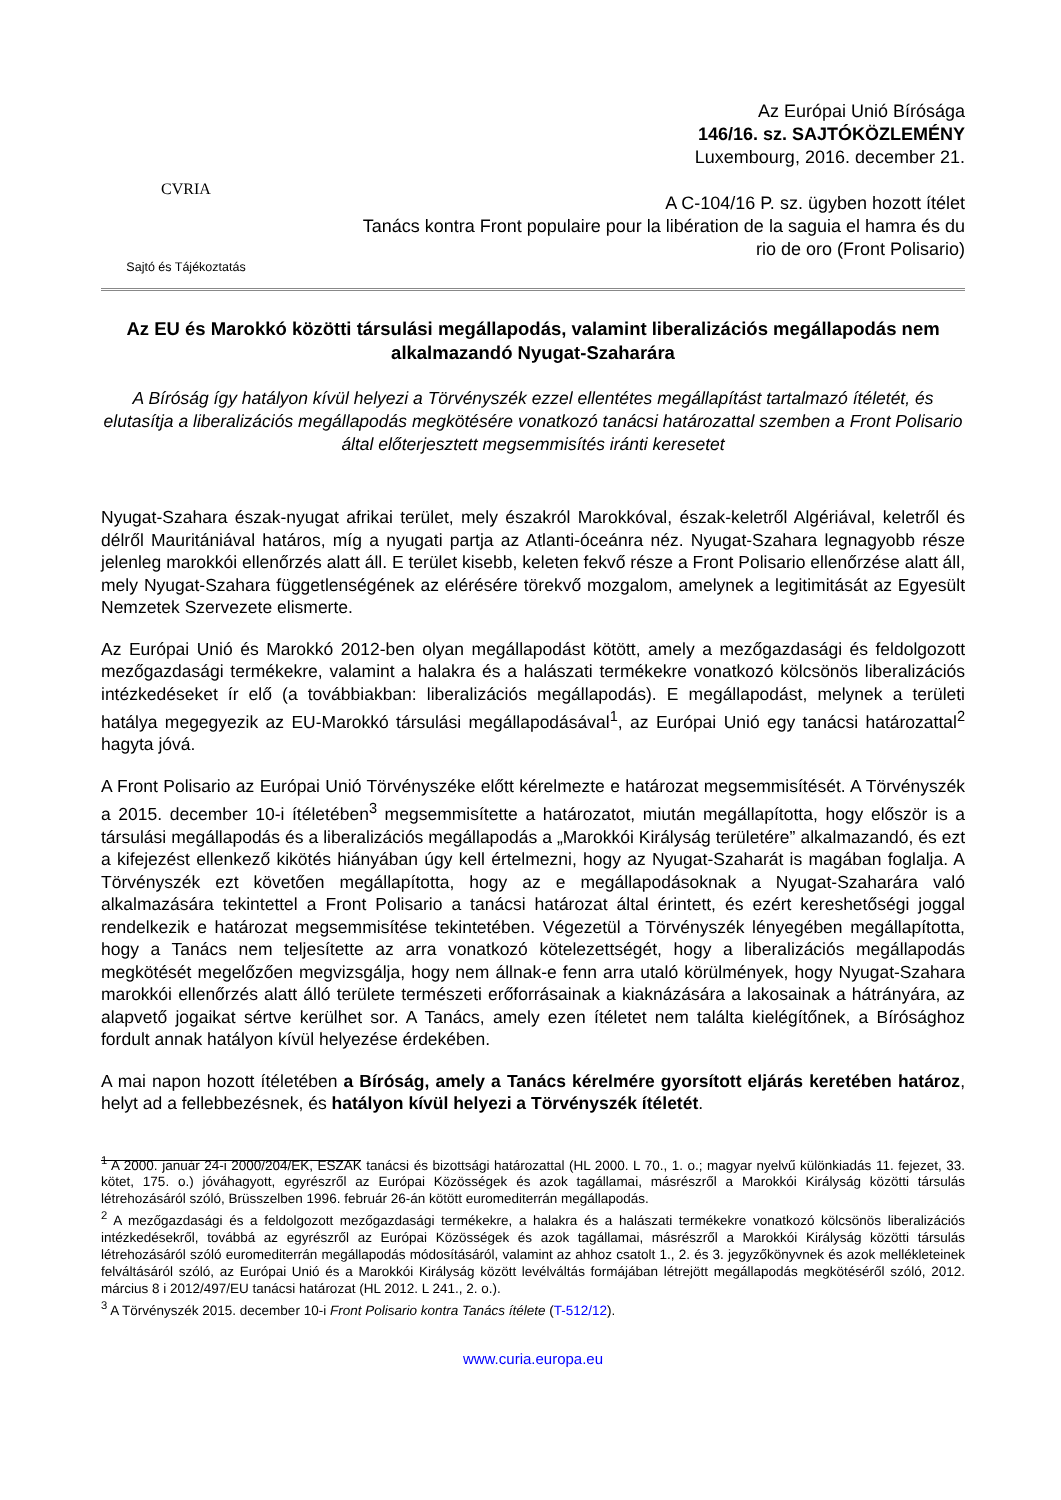CVRIA
Sajtó és Tájékoztatás
Az Európai Unió Bírósága
146/16. sz. SAJTÓKÖZLEMÉNY
Luxembourg, 2016. december 21.
A C-104/16 P. sz. ügyben hozott ítélet
Tanács kontra Front populaire pour la libération de la saguia el hamra és du
rio de oro (Front Polisario)
Az EU és Marokkó közötti társulási megállapodás, valamint liberalizációs megállapodás nem alkalmazandó Nyugat-Szaharára
A Bíróság így hatályon kívül helyezi a Törvényszék ezzel ellentétes megállapítást tartalmazó ítéletét, és elutasítja a liberalizációs megállapodás megkötésére vonatkozó tanácsi határozattal szemben a Front Polisario által előterjesztett megsemmisítés iránti keresetet
Nyugat-Szahara észak-nyugat afrikai terület, mely északról Marokkóval, észak-keletről Algériával, keletről és délről Mauritániával határos, míg a nyugati partja az Atlanti-óceánra néz. Nyugat-Szahara legnagyobb része jelenleg marokkói ellenőrzés alatt áll. E terület kisebb, keleten fekvő része a Front Polisario ellenőrzése alatt áll, mely Nyugat-Szahara függetlenségének az elérésére törekvő mozgalom, amelynek a legitimitását az Egyesült Nemzetek Szervezete elismerte.
Az Európai Unió és Marokkó 2012-ben olyan megállapodást kötött, amely a mezőgazdasági és feldolgozott mezőgazdasági termékekre, valamint a halakra és a halászati termékekre vonatkozó kölcsönös liberalizációs intézkedéseket ír elő (a továbbiakban: liberalizációs megállapodás). E megállapodást, melynek a területi hatálya megegyezik az EU-Marokkó társulási megállapodásával<sup>1</sup>, az Európai Unió egy tanácsi határozattal<sup>2</sup> hagyta jóvá.
A Front Polisario az Európai Unió Törvényszéke előtt kérelmezte e határozat megsemmisítését. A Törvényszék a 2015. december 10-i ítéletében<sup>3</sup> megsemmisítette a határozatot, miután megállapította, hogy először is a társulási megállapodás és a liberalizációs megállapodás a „Marokkói Királyság területére” alkalmazandó, és ezt a kifejezést ellenkező kikötés hiányában úgy kell értelmezni, hogy az Nyugat-Szaharát is magában foglalja. A Törvényszék ezt követően megállapította, hogy az e megállapodásoknak a Nyugat-Szaharára való alkalmazására tekintettel a Front Polisario a tanácsi határozat által érintett, és ezért kereshetőségi joggal rendelkezik e határozat megsemmisítése tekintetében. Végezetül a Törvényszék lényegében megállapította, hogy a Tanács nem teljesítette az arra vonatkozó kötelezettségét, hogy a liberalizációs megállapodás megkötését megelőzően megvizsgálja, hogy nem állnak-e fenn arra utaló körülmények, hogy Nyugat-Szahara marokkói ellenőrzés alatt álló területe természeti erőforrásainak a kiaknázására a lakosainak a hátrányára, az alapvető jogaikat sértve kerülhet sor. A Tanács, amely ezen ítéletet nem találta kielégítőnek, a Bírósághoz fordult annak hatályon kívül helyezése érdekében.
A mai napon hozott ítéletében a Bíróság, amely a Tanács kérelmére gyorsított eljárás keretében határoz, helyt ad a fellebbezésnek, és hatályon kívül helyezi a Törvényszék ítéletét.
<sup>1</sup> A 2000. január 24-i 2000/204/EK, ESZAK tanácsi és bizottsági határozattal (HL 2000. L 70., 1. o.; magyar nyelvű különkiadás 11. fejezet, 33. kötet, 175. o.) jóváhagyott, egyrészről az Európai Közösségek és azok tagállamai, másrészről a Marokkói Királyság közötti társulás létrehozásáról szóló, Brüsszelben 1996. február 26-án kötött euromediterrán megállapodás.
<sup>2</sup> A mezőgazdasági és a feldolgozott mezőgazdasági termékekre, a halakra és a halászati termékekre vonatkozó kölcsönös liberalizációs intézkedésekről, továbbá az egyrészről az Európai Közösségek és azok tagállamai, másrészről a Marokkói Királyság közötti társulás létrehozásáról szóló euromediterrán megállapodás módosításáról, valamint az ahhoz csatolt 1., 2. és 3. jegyzőkönyvnek és azok mellékleteinek felváltásáról szóló, az Európai Unió és a Marokkói Királyság között levélváltás formájában létrejött megállapodás megkötéséről szóló, 2012. március 8 i 2012/497/EU tanácsi határozat (HL 2012. L 241., 2. o.).
<sup>3</sup> A Törvényszék 2015. december 10-i Front Polisario kontra Tanács ítélete (T-512/12).
www.curia.europa.eu